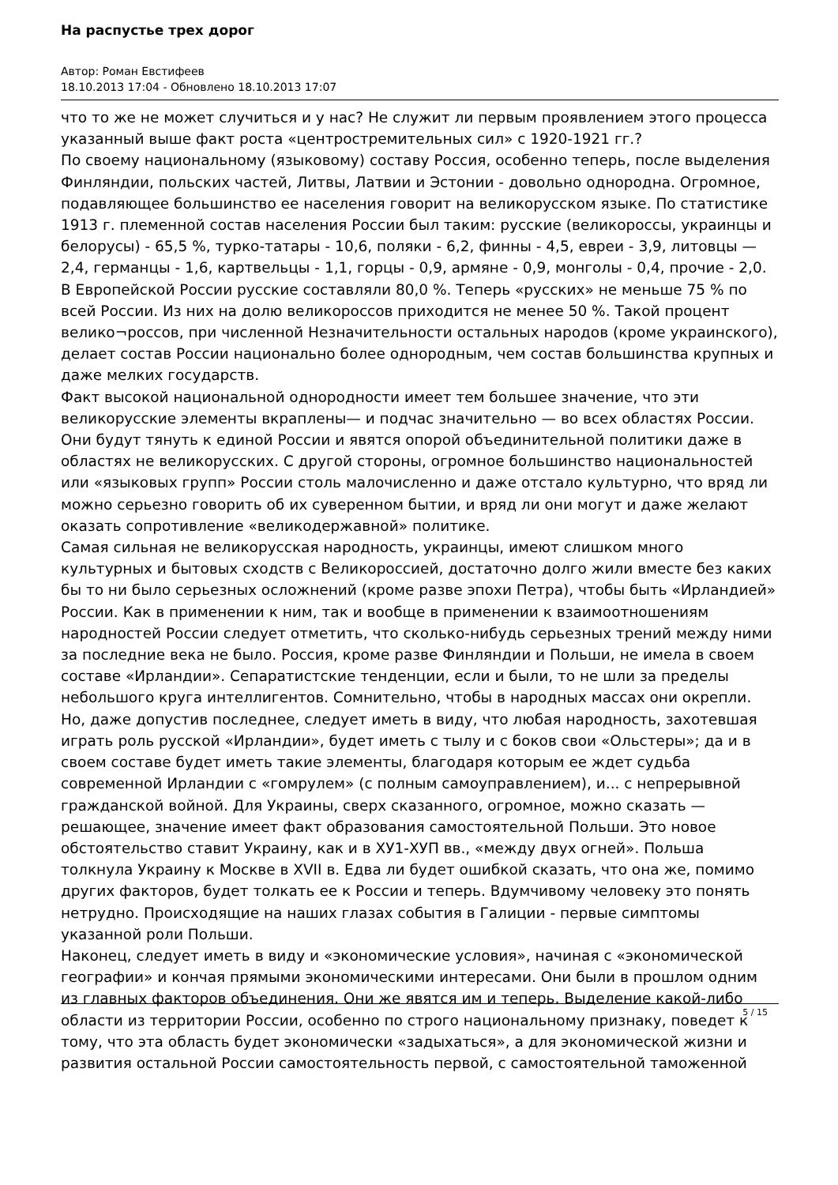На распустье трех дорог
Автор: Роман Евстифеев
18.10.2013 17:04 - Обновлено 18.10.2013 17:07
что то же не может случиться и у нас? Не служит ли первым проявлением этого процесса указанный выше факт роста «центростремительных сил» с 1920-1921 гг.?
По своему национальному (языковому) составу Россия, особенно теперь, после выделения Финляндии, польских частей, Литвы, Латвии и Эстонии - довольно однородна. Огромное, подавляющее большинство ее населения говорит на великорусском языке. По статистике 1913 г. племенной состав населения России был таким: русские (великороссы, украинцы и белорусы) - 65,5 %, турко-татары - 10,6, поляки - 6,2, финны - 4,5, евреи - 3,9, литовцы — 2,4, германцы - 1,6, картвельцы - 1,1, горцы - 0,9, армяне - 0,9, монголы - 0,4, прочие - 2,0. В Европейской России русские составляли 80,0 %. Теперь «русских» не меньше 75 % по всей России. Из них на долю великороссов приходится не менее 50 %. Такой процент велико¬россов, при численной Незначительности остальных народов (кроме украинского), делает состав России национально более однородным, чем состав большинства крупных и даже мелких государств.
Факт высокой национальной однородности имеет тем большее значение, что эти великорусские элементы вкраплены— и подчас значительно — во всех областях России. Они будут тянуть к единой России и явятся опорой объединительной политики даже в областях не великорусских. С другой стороны, огромное большинство национальностей или «языковых групп» России столь малочисленно и даже отстало культурно, что вряд ли можно серьезно говорить об их суверенном бытии, и вряд ли они могут и даже желают оказать сопротивление «великодержавной» политике.
Самая сильная не великорусская народность, украинцы, имеют слишком много культурных и бытовых сходств с Великороссией, достаточно долго жили вместе без каких бы то ни было серьезных осложнений (кроме разве эпохи Петра), чтобы быть «Ирландией» России. Как в применении к ним, так и вообще в применении к взаимоотношениям народностей России следует отметить, что сколько-нибудь серьезных трений между ними за последние века не было. Россия, кроме разве Финляндии и Польши, не имела в своем составе «Ирландии». Сепаратистские тенденции, если и были, то не шли за пределы небольшого круга интеллигентов. Сомнительно, чтобы в народных массах они окрепли. Но, даже допустив последнее, следует иметь в виду, что любая народность, захотевшая играть роль русской «Ирландии», будет иметь с тылу и с боков свои «Ольстеры»; да и в своем составе будет иметь такие элементы, благодаря которым ее ждет судьба современной Ирландии с «гомрулем» (с полным самоуправлением), и... с непрерывной гражданской войной. Для Украины, сверх сказанного, огромное, можно сказать — решающее, значение имеет факт образования самостоятельной Польши. Это новое обстоятельство ставит Украину, как и в ХУ1-ХУП вв., «между двух огней». Польша толкнула Украину к Москве в XVII в. Едва ли будет ошибкой сказать, что она же, помимо других факторов, будет толкать ее к России и теперь. Вдумчивому человеку это понять нетрудно. Происходящие на наших глазах события в Галиции - первые симптомы указанной роли Польши.
Наконец, следует иметь в виду и «экономические условия», начиная с «экономической географии» и кончая прямыми экономическими интересами. Они были в прошлом одним из главных факторов объединения. Они же явятся им и теперь. Выделение какой-либо области из территории России, особенно по строго национальному признаку, поведет к тому, что эта область будет экономически «задыхаться», а для экономической жизни и развития остальной России самостоятельность первой, с самостоятельной таможенной
5 / 15